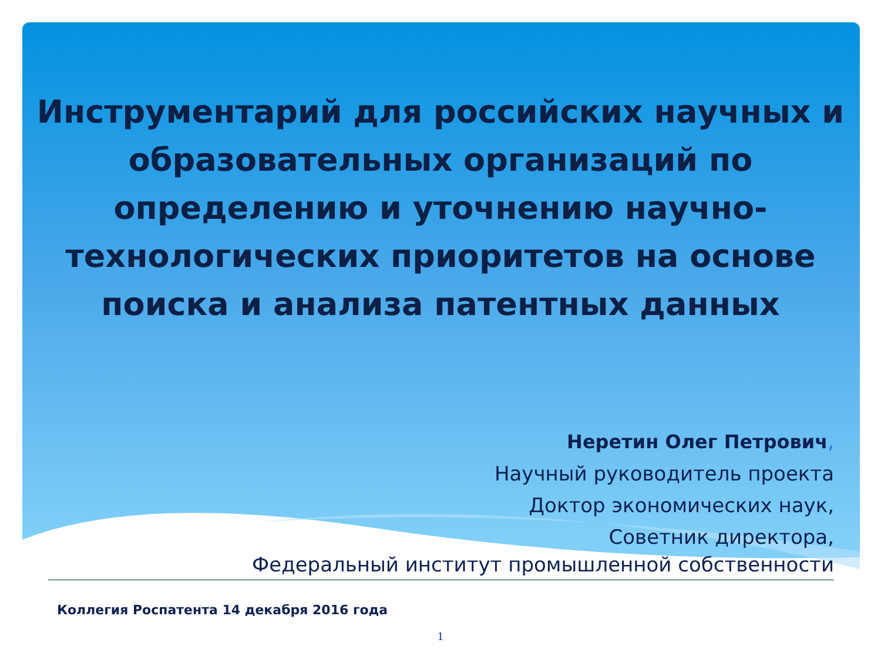Инструментарий для российских научных и образовательных организаций по определению и уточнению научно-технологических приоритетов на основе поиска и анализа патентных данных
Неретин Олег Петрович,
Научный руководитель проекта
Доктор экономических наук,
Советник директора,
Федеральный институт промышленной собственности
Коллегия Роспатента 14 декабря 2016 года
1